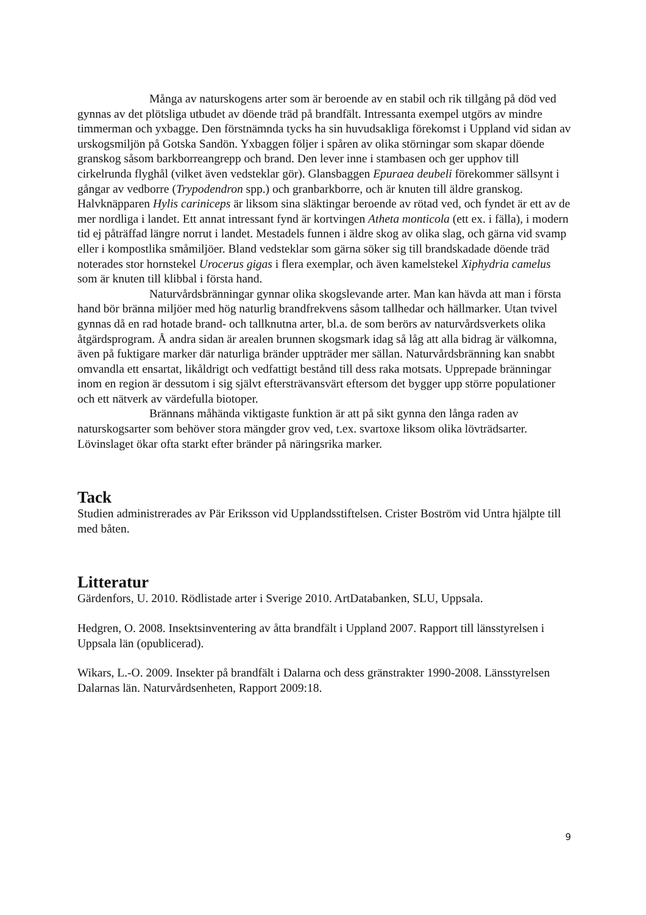Många av naturskogens arter som är beroende av en stabil och rik tillgång på död ved gynnas av det plötsliga utbudet av döende träd på brandfält. Intressanta exempel utgörs av mindre timmerman och yxbagge. Den förstnämnda tycks ha sin huvudsakliga förekomst i Uppland vid sidan av urskogsmiljön på Gotska Sandön. Yxbaggen följer i spåren av olika störningar som skapar döende granskog såsom barkborreangrepp och brand. Den lever inne i stambasen och ger upphov till cirkelrunda flyghål (vilket även vedsteklar gör). Glansbaggen Epuraea deubeli förekommer sällsynt i gångar av vedborre (Trypodendron spp.) och granbarkborre, och är knuten till äldre granskog. Halvknäpparen Hylis cariniceps är liksom sina släktingar beroende av rötad ved, och fyndet är ett av de mer nordliga i landet. Ett annat intressant fynd är kortvingen Atheta monticola (ett ex. i fälla), i modern tid ej påträffad längre norrut i landet. Mestadels funnen i äldre skog av olika slag, och gärna vid svamp eller i kompostlika småmiljöer. Bland vedsteklar som gärna söker sig till brandskadade döende träd noterades stor hornstekel Urocerus gigas i flera exemplar, och även kamelstekel Xiphydria camelus som är knuten till klibbal i första hand.
Naturvårdsbränningar gynnar olika skogslevande arter. Man kan hävda att man i första hand bör bränna miljöer med hög naturlig brandfrekvens såsom tallhedar och hällmarker. Utan tvivel gynnas då en rad hotade brand- och tallknutna arter, bl.a. de som berörs av naturvårdsverkets olika åtgärdsprogram. Å andra sidan är arealen brunnen skogsmark idag så låg att alla bidrag är välkomna, även på fuktigare marker där naturliga bränder uppträder mer sällan. Naturvårdsbränning kan snabbt omvandla ett ensartat, likåldrigt och vedfattigt bestånd till dess raka motsats. Upprepade bränningar inom en region är dessutom i sig självt eftersträvansvärt eftersom det bygger upp större populationer och ett nätverk av värdefulla biotoper.
Brännans måhända viktigaste funktion är att på sikt gynna den långa raden av naturskogsarter som behöver stora mängder grov ved, t.ex. svartoxe liksom olika lövträdsarter. Lövinslaget ökar ofta starkt efter bränder på näringsrika marker.
Tack
Studien administrerades av Pär Eriksson vid Upplandsstiftelsen. Crister Boström vid Untra hjälpte till med båten.
Litteratur
Gärdenfors, U. 2010. Rödlistade arter i Sverige 2010. ArtDatabanken, SLU, Uppsala.
Hedgren, O. 2008. Insektsinventering av åtta brandfält i Uppland 2007. Rapport till länsstyrelsen i Uppsala län (opublicerad).
Wikars, L.-O. 2009. Insekter på brandfält i Dalarna och dess gränstrakter 1990-2008. Länsstyrelsen Dalarnas län. Naturvårdsenheten, Rapport 2009:18.
9